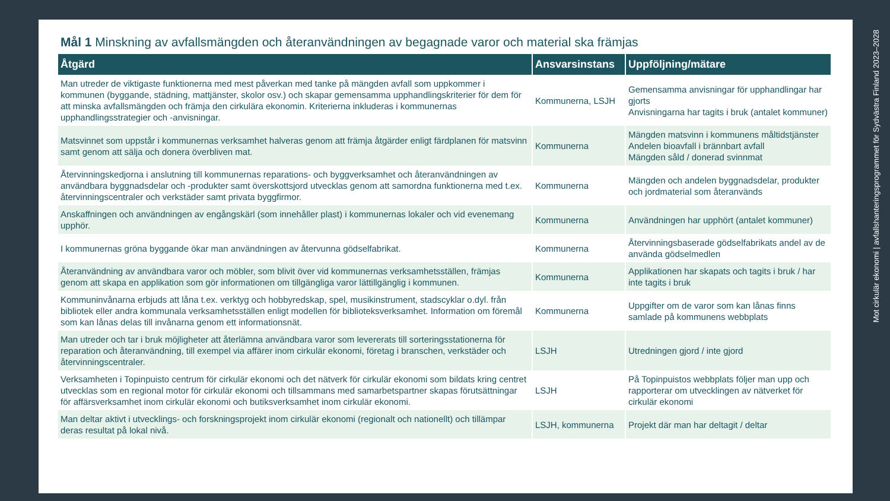Mål 1 Minskning av avfallsmängden och återanvändningen av begagnade varor och material ska främjas
| Åtgärd | Ansvarsinstans | Uppföljning/mätare |
| --- | --- | --- |
| Man utreder de viktigaste funktionerna med mest påverkan med tanke på mängden avfall som uppkommer i kommunen (byggande, städning, mattjänster, skolor osv.) och skapar gemensamma upphandlingskriterier för dem för att minska avfallsmängden och främja den cirkulära ekonomin. Kriterierna inkluderas i kommunernas upphandlingsstrategier och -anvisningar. | Kommunerna, LSJH | Gemensamma anvisningar för upphandlingar har gjorts Anvisningarna har tagits i bruk (antalet kommuner) |
| Matsvinnet som uppstår i kommunernas verksamhet halveras genom att främja åtgärder enligt färdplanen för matsvinn samt genom att sälja och donera överbliven mat. | Kommunerna | Mängden matsvinn i kommunens måltidstjänster Andelen bioavfall i brännbart avfall Mängden såld / donerad svinnmat |
| Återvinningskedjorna i anslutning till kommunernas reparations- och byggverksamhet och återanvändningen av användbara byggnadsdelar och -produkter samt överskottsjord utvecklas genom att samordna funktionerna med t.ex. återvinningscentraler och verkstäder samt privata byggfirmor. | Kommunerna | Mängden och andelen byggnadsdelar, produkter och jordmaterial som återanvänds |
| Anskaffningen och användningen av engångskärl (som innehåller plast) i kommunernas lokaler och vid evenemang upphör. | Kommunerna | Användningen har upphört (antalet kommuner) |
| I kommunernas gröna byggande ökar man användningen av återvunna gödselfabrikat. | Kommunerna | Återvinningsbaserade gödselfabrikats andel av de använda gödselmedlen |
| Återanvändning av användbara varor och möbler, som blivit över vid kommunernas verksamhetsställen, främjas genom att skapa en applikation som gör informationen om tillgängliga varor lättillgänglig i kommunen. | Kommunerna | Applikationen har skapats och tagits i bruk / har inte tagits i bruk |
| Kommuninvånarna erbjuds att låna t.ex. verktyg och hobbyredskap, spel, musikinstrument, stadscyklar o.dyl. från bibliotek eller andra kommunala verksamhetsställen enligt modellen för biblioteksverksamhet. Information om föremål som kan lånas delas till invånarna genom ett informationsnät. | Kommunerna | Uppgifter om de varor som kan lånas finns samlade på kommunens webbplats |
| Man utreder och tar i bruk möjligheter att återlämna användbara varor som levererats till sorteringsstationerna för reparation och återanvändning, till exempel via affärer inom cirkulär ekonomi, företag i branschen, verkstäder och återvinningscentraler. | LSJH | Utredningen gjord / inte gjord |
| Verksamheten i Topinpuisto centrum för cirkulär ekonomi och det nätverk för cirkulär ekonomi som bildats kring centret utvecklas som en regional motor för cirkulär ekonomi och tillsammans med samarbetspartner skapas förutsättningar för affärsverksamhet inom cirkulär ekonomi och butiksverksamhet inom cirkulär ekonomi. | LSJH | På Topinpuistos webbplats följer man upp och rapporterar om utvecklingen av nätverket för cirkulär ekonomi |
| Man deltar aktivt i utvecklings- och forskningsprojekt inom cirkulär ekonomi (regionalt och nationellt) och tillämpar deras resultat på lokal nivå. | LSJH, kommunerna | Projekt där man har deltagit / deltar |
Mot cirkulär ekonomi | avfallshanteringsprogrammet för Sydvästra Finland 2023–2028